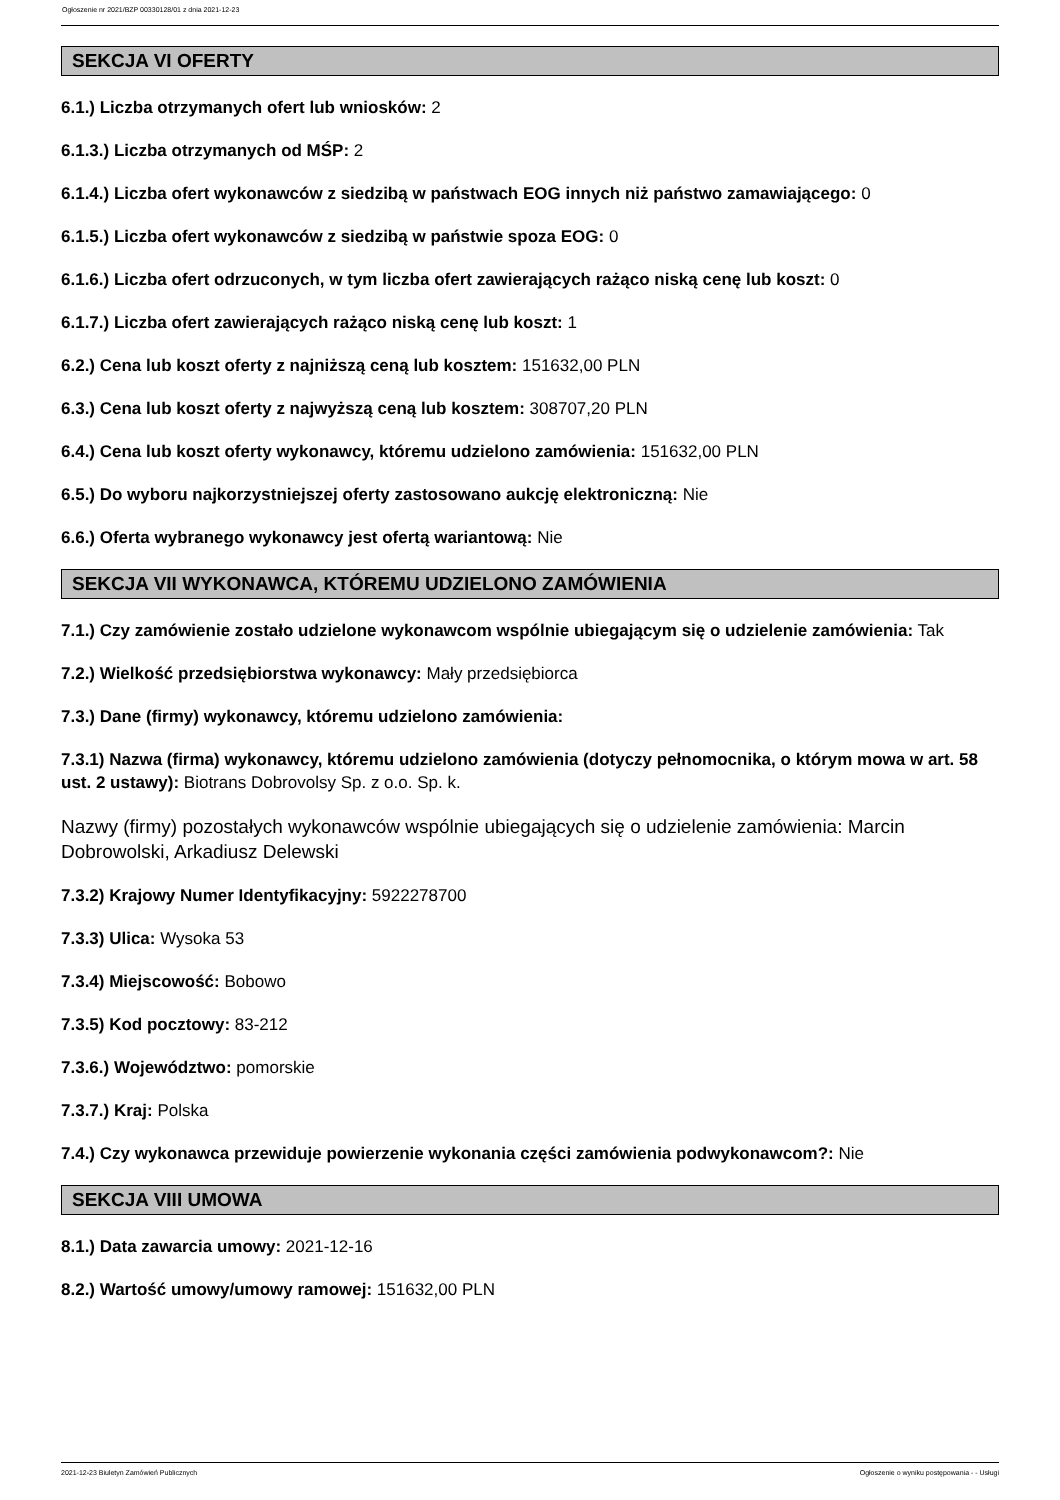Ogłoszenie nr 2021/BZP 00330128/01 z dnia 2021-12-23
SEKCJA VI OFERTY
6.1.) Liczba otrzymanych ofert lub wniosków: 2
6.1.3.) Liczba otrzymanych od MŚP: 2
6.1.4.) Liczba ofert wykonawców z siedzibą w państwach EOG innych niż państwo zamawiającego: 0
6.1.5.) Liczba ofert wykonawców z siedzibą w państwie spoza EOG: 0
6.1.6.) Liczba ofert odrzuconych, w tym liczba ofert zawierających rażąco niską cenę lub koszt: 0
6.1.7.) Liczba ofert zawierających rażąco niską cenę lub koszt: 1
6.2.) Cena lub koszt oferty z najniższą ceną lub kosztem: 151632,00 PLN
6.3.) Cena lub koszt oferty z najwyższą ceną lub kosztem: 308707,20 PLN
6.4.) Cena lub koszt oferty wykonawcy, któremu udzielono zamówienia: 151632,00 PLN
6.5.) Do wyboru najkorzystniejszej oferty zastosowano aukcję elektroniczną: Nie
6.6.) Oferta wybranego wykonawcy jest ofertą wariantową: Nie
SEKCJA VII WYKONAWCA, KTÓREMU UDZIELONO ZAMÓWIENIA
7.1.) Czy zamówienie zostało udzielone wykonawcom wspólnie ubiegającym się o udzielenie zamówienia: Tak
7.2.) Wielkość przedsiębiorstwa wykonawcy: Mały przedsiębiorca
7.3.) Dane (firmy) wykonawcy, któremu udzielono zamówienia:
7.3.1) Nazwa (firma) wykonawcy, któremu udzielono zamówienia (dotyczy pełnomocnika, o którym mowa w art. 58 ust. 2 ustawy): Biotrans Dobrovolsy Sp. z o.o. Sp. k.
Nazwy (firmy) pozostałych wykonawców wspólnie ubiegających się o udzielenie zamówienia: Marcin Dobrowolski, Arkadiusz Delewski
7.3.2) Krajowy Numer Identyfikacyjny: 5922278700
7.3.3) Ulica: Wysoka 53
7.3.4) Miejscowość: Bobowo
7.3.5) Kod pocztowy: 83-212
7.3.6.) Województwo: pomorskie
7.3.7.) Kraj: Polska
7.4.) Czy wykonawca przewiduje powierzenie wykonania części zamówienia podwykonawcom?: Nie
SEKCJA VIII UMOWA
8.1.) Data zawarcia umowy: 2021-12-16
8.2.) Wartość umowy/umowy ramowej: 151632,00 PLN
2021-12-23 Biuletyn Zamówień Publicznych Ogłoszenie o wyniku postępowania - - Usługi